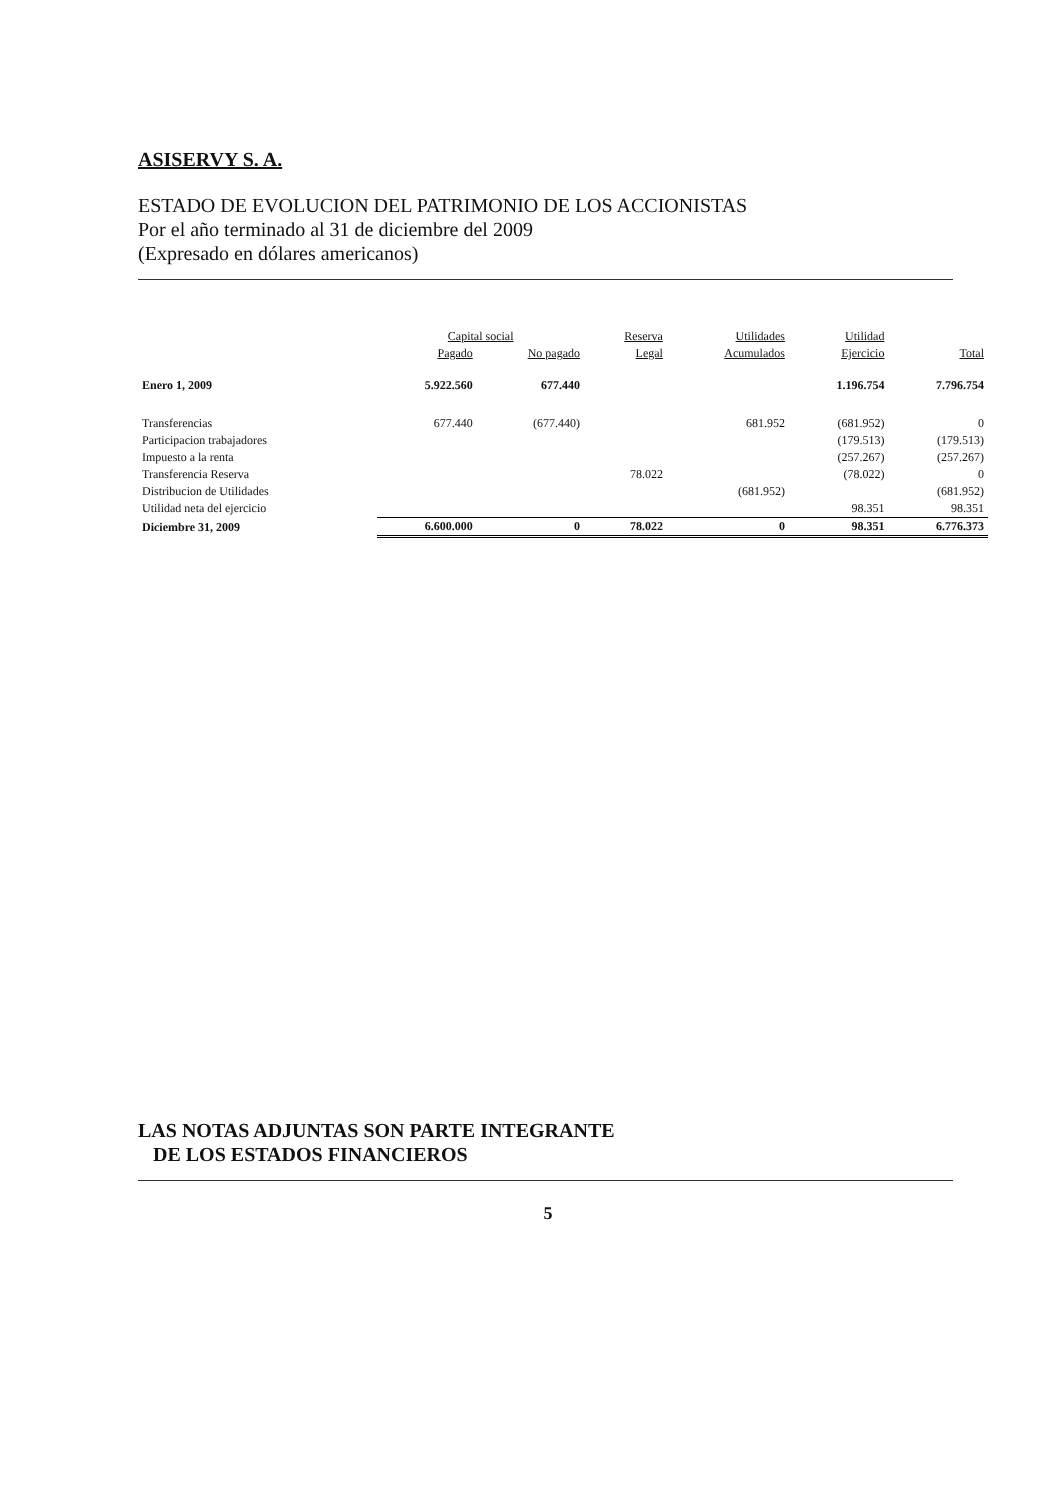ASISERVY S. A.
ESTADO DE EVOLUCION DEL PATRIMONIO DE LOS ACCIONISTAS
Por el año terminado al 31 de diciembre del 2009
(Expresado en dólares americanos)
| | Capital social | | Reserva | Utilidades | Utilidad | |
| --- | --- | --- | --- | --- | --- | --- |
| | Pagado | No pagado | Legal | Acumulados | Ejercicio | Total |
| Enero 1, 2009 | 5.922.560 | 677.440 | | | 1.196.754 | 7.796.754 |
| Transferencias | 677.440 | (677.440) | | 681.952 | (681.952) | 0 |
| Participacion trabajadores | | | | | (179.513) | (179.513) |
| Impuesto a la renta | | | | | (257.267) | (257.267) |
| Transferencia Reserva | | | 78.022 | | (78.022) | 0 |
| Distribucion de Utilidades | | | | (681.952) | | (681.952) |
| Utilidad neta del ejercicio | | | | | 98.351 | 98.351 |
| Diciembre 31, 2009 | 6.600.000 | 0 | 78.022 | 0 | 98.351 | 6.776.373 |
LAS NOTAS ADJUNTAS SON PARTE INTEGRANTE
DE LOS ESTADOS FINANCIEROS
5